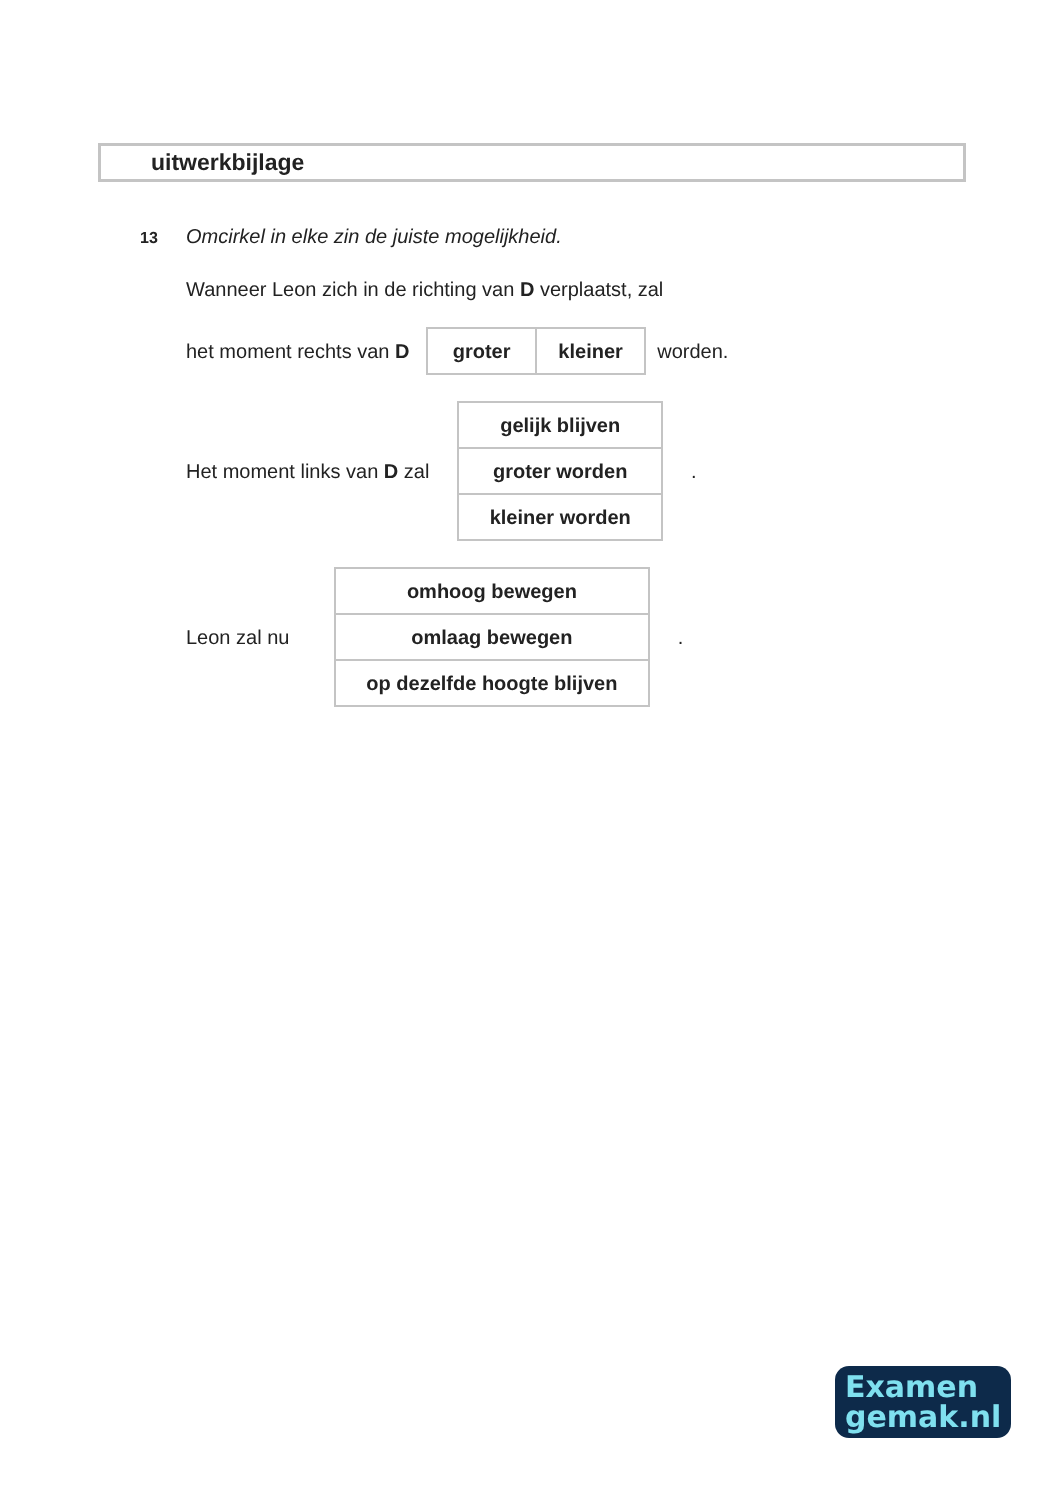uitwerkbijlage
13 Omcirkel in elke zin de juiste mogelijkheid.
Wanneer Leon zich in de richting van D verplaatst, zal
het moment rechts van D
| groter | kleiner |
worden.
Het moment links van D zal
| gelijk blijven |
| groter worden |
| kleiner worden |
.
Leon zal nu
| omhoog bewegen |
| omlaag bewegen |
| op dezelfde hoogte blijven |
.
Examen
gemak.nl